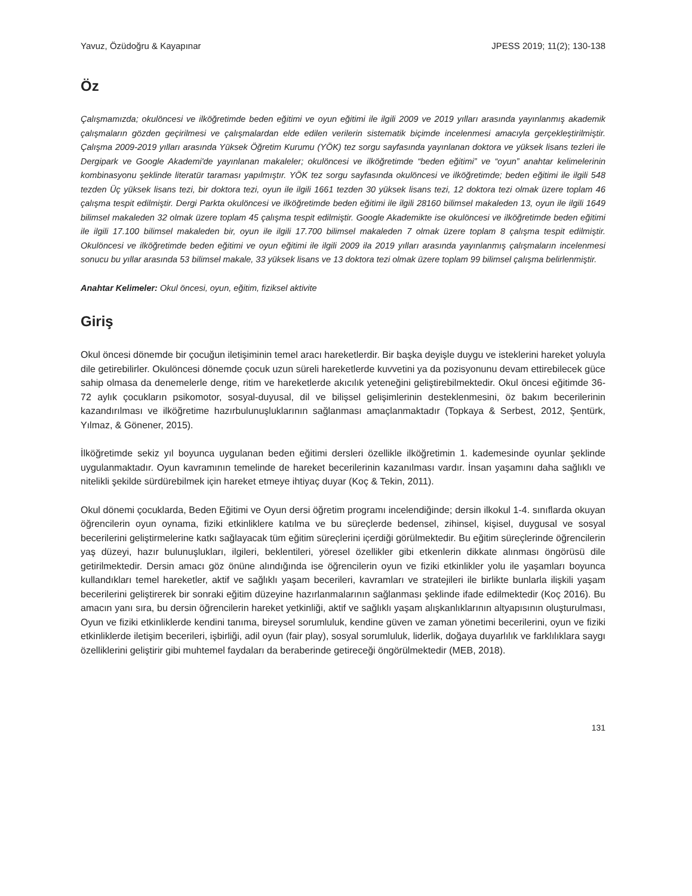Yavuz, Özüdoğru & Kayapınar JPESS 2019; 11(2); 130-138
Öz
Çalışmamızda; okulöncesi ve ilköğretimde beden eğitimi ve oyun eğitimi ile ilgili 2009 ve 2019 yılları arasında yayınlanmış akademik çalışmaların gözden geçirilmesi ve çalışmalardan elde edilen verilerin sistematik biçimde incelenmesi amacıyla gerçekleştirilmiştir. Çalışma 2009-2019 yılları arasında Yüksek Öğretim Kurumu (YÖK) tez sorgu sayfasında yayınlanan doktora ve yüksek lisans tezleri ile Dergipark ve Google Akademi'de yayınlanan makaleler; okulöncesi ve ilköğretimde “beden eğitimi” ve “oyun” anahtar kelimelerinin kombinasyonu şeklinde literatür taraması yapılmıştır. YÖK tez sorgu sayfasında okulöncesi ve ilköğretimde; beden eğitimi ile ilgili 548 tezden Üç yüksek lisans tezi, bir doktora tezi, oyun ile ilgili 1661 tezden 30 yüksek lisans tezi, 12 doktora tezi olmak üzere toplam 46 çalışma tespit edilmiştir. Dergi Parkta okulöncesi ve ilköğretimde beden eğitimi ile ilgili 28160 bilimsel makaleden 13, oyun ile ilgili 1649 bilimsel makaleden 32 olmak üzere toplam 45 çalışma tespit edilmiştir. Google Akademikte ise okulöncesi ve ilköğretimde beden eğitimi ile ilgili 17.100 bilimsel makaleden bir, oyun ile ilgili 17.700 bilimsel makaleden 7 olmak üzere toplam 8 çalışma tespit edilmiştir. Okulöncesi ve ilköğretimde beden eğitimi ve oyun eğitimi ile ilgili 2009 ila 2019 yılları arasında yayınlanmış çalışmaların incelenmesi sonucu bu yıllar arasında 53 bilimsel makale, 33 yüksek lisans ve 13 doktora tezi olmak üzere toplam 99 bilimsel çalışma belirlenmiştir.
Anahtar Kelimeler: Okul öncesi, oyun, eğitim, fiziksel aktivite
Giriş
Okul öncesi dönemde bir çocuğun iletişiminin temel aracı hareketlerdir. Bir başka deyişle duygu ve isteklerini hareket yoluyla dile getirebilirler. Okulöncesi dönemde çocuk uzun süreli hareketlerde kuvvetini ya da pozisyonunu devam ettirebilecek güce sahip olmasa da denemelerle denge, ritim ve hareketlerde akıcılık yeteneğini geliştirebilmektedir. Okul öncesi eğitimde 36-72 aylık çocukların psikomotor, sosyal-duyusal, dil ve bilişsel gelişimlerinin desteklenmesini, öz bakım becerilerinin kazandırılması ve ilköğretime hazırbulunuşluklarının sağlanması amaçlanmaktadır (Topkaya & Serbest, 2012, Şentürk, Yılmaz, & Gönener, 2015).
İlköğretimde sekiz yıl boyunca uygulanan beden eğitimi dersleri özellikle ilköğretimin 1. kademesinde oyunlar şeklinde uygulanmaktadır. Oyun kavramının temelinde de hareket becerilerinin kazanılması vardır. İnsan yaşamını daha sağlıklı ve nitelikli şekilde sürdürebilmek için hareket etmeye ihtiyaç duyar (Koç & Tekin, 2011).
Okul dönemi çocuklarda, Beden Eğitimi ve Oyun dersi öğretim programı incelendiğinde; dersin ilkokul 1-4. sınıflarda okuyan öğrencilerin oyun oynama, fiziki etkinliklere katılma ve bu süreçlerde bedensel, zihinsel, kişisel, duygusal ve sosyal becerilerini geliştirmelerine katkı sağlayacak tüm eğitim süreçlerini içerdiği görülmektedir. Bu eğitim süreçlerinde öğrencilerin yaş düzeyi, hazır bulunuşlukları, ilgileri, beklentileri, yöresel özellikler gibi etkenlerin dikkate alınması öngörüsü dile getirilmektedir. Dersin amacı göz önüne alındığında ise öğrencilerin oyun ve fiziki etkinlikler yolu ile yaşamları boyunca kullandıkları temel hareketler, aktif ve sağlıklı yaşam becerileri, kavramları ve stratejileri ile birlikte bunlarla ilişkili yaşam becerilerini geliştirerek bir sonraki eğitim düzeyine hazırlanmalarının sağlanması şeklinde ifade edilmektedir (Koç 2016). Bu amacın yanı sıra, bu dersin öğrencilerin hareket yetkinliği, aktif ve sağlıklı yaşam alışkanlıklarının altyapısının oluşturulması, Oyun ve fiziki etkinliklerde kendini tanıma, bireysel sorumluluk, kendine güven ve zaman yönetimi becerilerini, oyun ve fiziki etkinliklerde iletişim becerileri, işbirliği, adil oyun (fair play), sosyal sorumluluk, liderlik, doğaya duyarlılık ve farklılıklara saygı özelliklerini geliştirir gibi muhtemel faydaları da beraberinde getireceği öngörülmektedir (MEB, 2018).
131